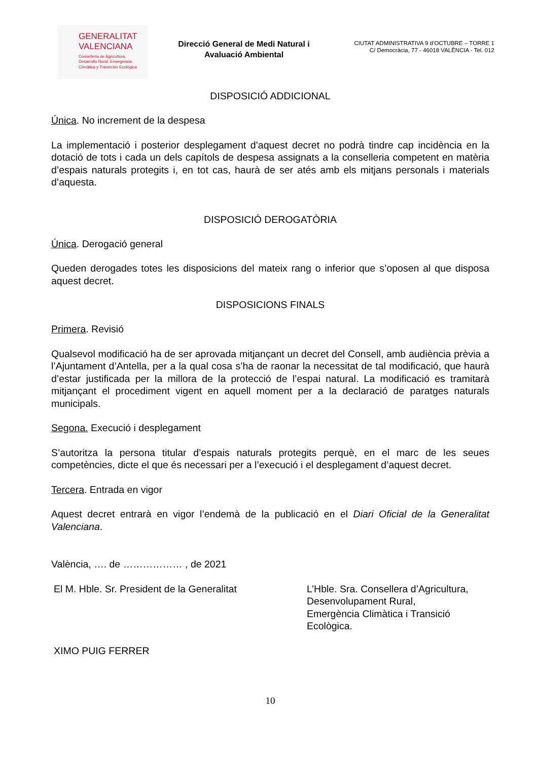GENERALITAT
VALENCIANA
Conselleria de Agricultura,
Desarrollo Rural, Emergencia
Climática y Transición Ecológica
Direcció General de Medi Natural i Avaluació Ambiental
CIUTAT ADMINISTRATIVA 9 d’OCTUBRE – TORRE 1
C/ Democràcia, 77 - 46018 VALÈNCIA - Tel. 012
DISPOSICIÓ ADDICIONAL
Única. No increment de la despesa
La implementació i posterior desplegament d’aquest decret no podrà tindre cap incidència en la dotació de tots i cada un dels capítols de despesa assignats a la conselleria competent en matèria d’espais naturals protegits i, en tot cas, haurà de ser atés amb els mitjans personals i materials d’aquesta.
DISPOSICIÓ DEROGATÒRIA
Única. Derogació general
Queden derogades totes les disposicions del mateix rang o inferior que s’oposen al que disposa aquest decret.
DISPOSICIONS FINALS
Primera. Revisió
Qualsevol modificació ha de ser aprovada mitjançant un decret del Consell, amb audiència prèvia a l’Ajuntament d’Antella, per a la qual cosa s’ha de raonar la necessitat de tal modificació, que haurà d’estar justificada per la millora de la protecció de l’espai natural. La modificació es tramitarà mitjançant el procediment vigent en aquell moment per a la declaració de paratges naturals municipals.
Segona. Execució i desplegament
S’autoritza la persona titular d’espais naturals protegits perquè, en el marc de les seues competències, dicte el que és necessari per a l’execució i el desplegament d’aquest decret.
Tercera. Entrada en vigor
Aquest decret entrarà en vigor l’endemà de la publicació en el Diari Oficial de la Generalitat Valenciana.
València, …. de ……………… , de 2021
El M. Hble. Sr. President de la Generalitat
XIMO PUIG FERRER
L’Hble. Sra. Consellera d’Agricultura, Desenvolupament Rural,
Emergència Climàtica i Transició Ecològica.
10